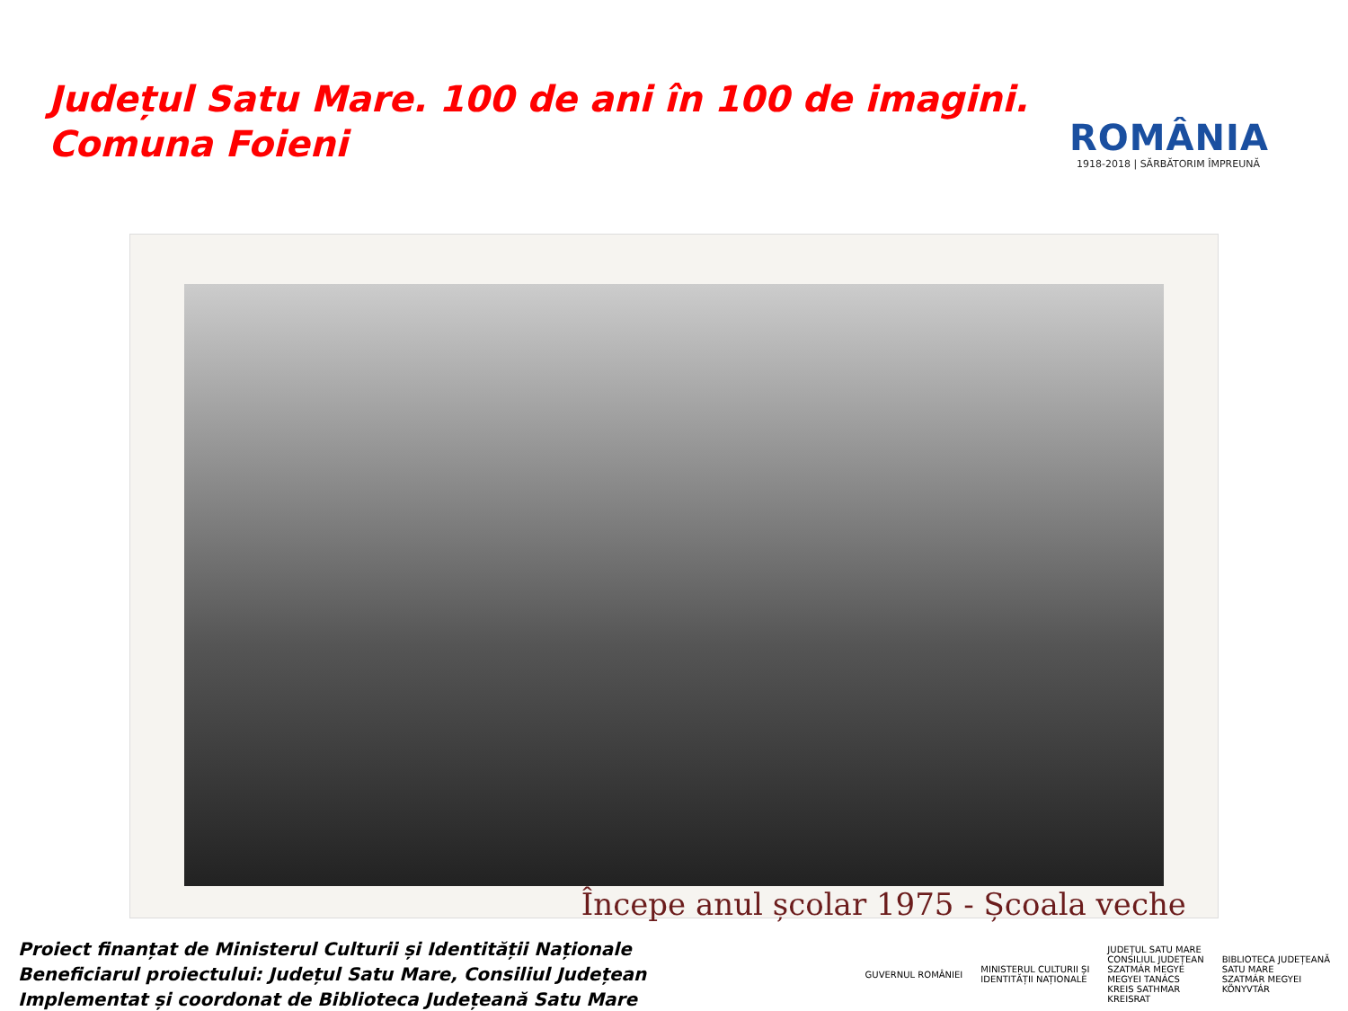Județul Satu Mare. 100 de ani în 100 de imagini.
Comuna Foieni
ROMÂNIA
1918-2018 | SĂRBĂTORIM ÎMPREUNĂ
Începe anul școlar 1975 - Școala veche
Proiect finanțat de Ministerul Culturii și Identității Naționale
Beneficiarul proiectului: Județul Satu Mare, Consiliul Județean
Implementat și coordonat de Biblioteca Județeană Satu Mare
GUVERNUL ROMÂNIEI
MINISTERUL CULTURII ȘI
IDENTITĂȚII NAȚIONALE
JUDEȚUL SATU MARE
CONSILIUL JUDEȚEAN
SZATMÁR MEGYE
MEGYEI TANÁCS
KREIS SATHMAR
KREISRAT
BIBLIOTECA JUDEȚEANĂ
SATU MARE
SZATMÁR MEGYEI
KÖNYVTÁR